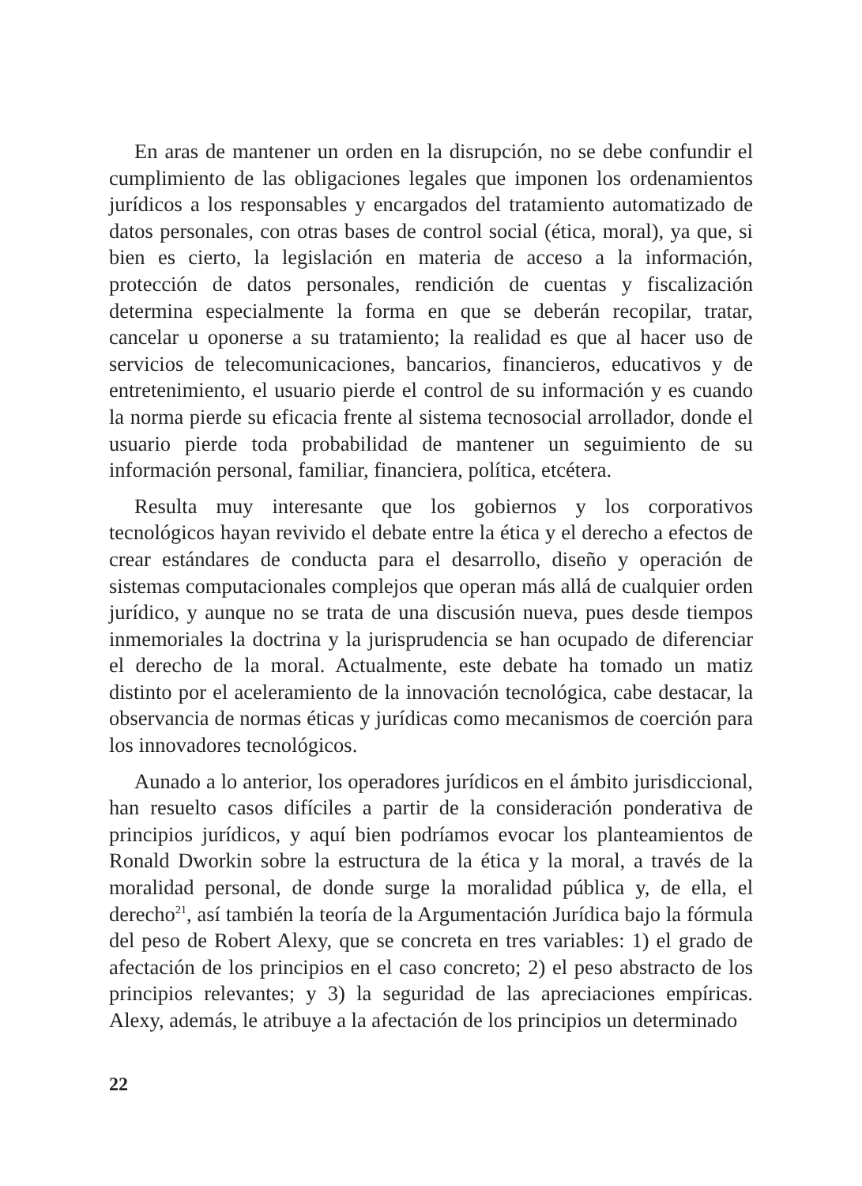En aras de mantener un orden en la disrupción, no se debe confundir el cumplimiento de las obligaciones legales que imponen los ordenamientos jurídicos a los responsables y encargados del tratamiento automatizado de datos personales, con otras bases de control social (ética, moral), ya que, si bien es cierto, la legislación en materia de acceso a la información, protección de datos personales, rendición de cuentas y fiscalización determina especialmente la forma en que se deberán recopilar, tratar, cancelar u oponerse a su tratamiento; la realidad es que al hacer uso de servicios de telecomunicaciones, bancarios, financieros, educativos y de entretenimiento, el usuario pierde el control de su información y es cuando la norma pierde su eficacia frente al sistema tecnosocial arrollador, donde el usuario pierde toda probabilidad de mantener un seguimiento de su información personal, familiar, financiera, política, etcétera.
Resulta muy interesante que los gobiernos y los corporativos tecnológicos hayan revivido el debate entre la ética y el derecho a efectos de crear estándares de conducta para el desarrollo, diseño y operación de sistemas computacionales complejos que operan más allá de cualquier orden jurídico, y aunque no se trata de una discusión nueva, pues desde tiempos inmemoriales la doctrina y la jurisprudencia se han ocupado de diferenciar el derecho de la moral. Actualmente, este debate ha tomado un matiz distinto por el aceleramiento de la innovación tecnológica, cabe destacar, la observancia de normas éticas y jurídicas como mecanismos de coerción para los innovadores tecnológicos.
Aunado a lo anterior, los operadores jurídicos en el ámbito jurisdiccional, han resuelto casos difíciles a partir de la consideración ponderativa de principios jurídicos, y aquí bien podríamos evocar los planteamientos de Ronald Dworkin sobre la estructura de la ética y la moral, a través de la moralidad personal, de donde surge la moralidad pública y, de ella, el derecho<sup>21</sup>, así también la teoría de la Argumentación Jurídica bajo la fórmula del peso de Robert Alexy, que se concreta en tres variables: 1) el grado de afectación de los principios en el caso concreto; 2) el peso abstracto de los principios relevantes; y 3) la seguridad de las apreciaciones empíricas. Alexy, además, le atribuye a la afectación de los principios un determinado
22